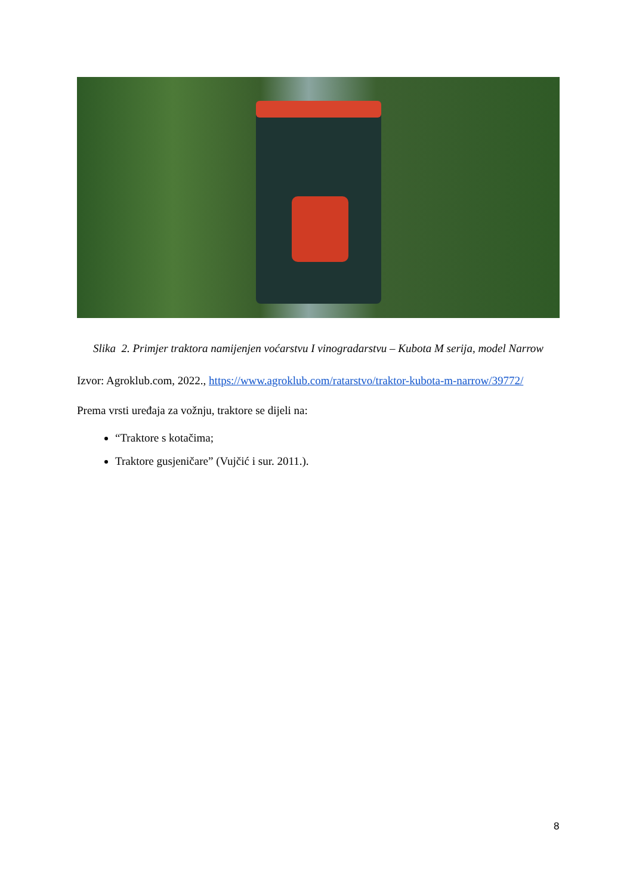Slika 2. Primjer traktora namijenjen voćarstvu I vinogradarstvu – Kubota M serija, model Narrow
Izvor: Agroklub.com, 2022., https://www.agroklub.com/ratarstvo/traktor-kubota-m-narrow/39772/
Prema vrsti uređaja za vožnju, traktore se dijeli na:
“Traktore s kotačima;
Traktore gusjeničare” (Vujčić i sur. 2011.).
8